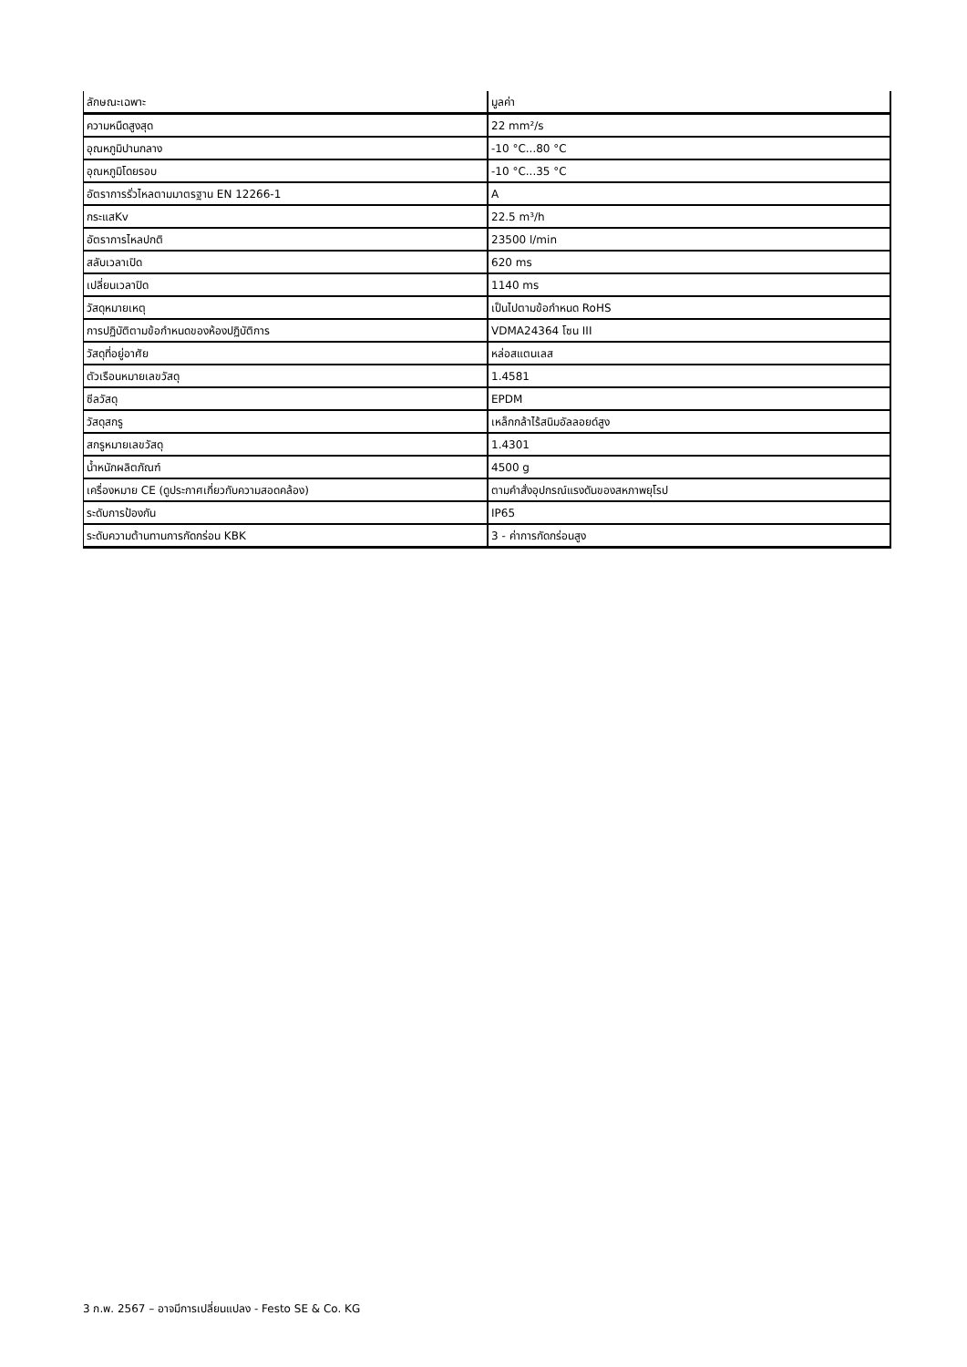| ลักษณะเฉพาะ | มูลค่า |
| --- | --- |
| ความหนืดสูงสุด | 22 mm²/s |
| อุณหภูมิปานกลาง | -10 °C...80 °C |
| อุณหภูมิโดยรอบ | -10 °C...35 °C |
| อัตราการรั่วไหลตามมาตรฐาน EN 12266-1 | A |
| กระแสKv | 22.5 m³/h |
| อัตราการไหลปกติ | 23500 l/min |
| สลับเวลาเปิด | 620 ms |
| เปลี่ยนเวลาปิด | 1140 ms |
| วัสดุหมายเหตุ | เป็นไปตามข้อกำหนด RoHS |
| การปฏิบัติตามข้อกำหนดของห้องปฏิบัติการ | VDMA24364 โซน III |
| วัสดุที่อยู่อาศัย | หล่อสแตนเลส |
| ตัวเรือนหมายเลขวัสดุ | 1.4581 |
| ซีลวัสดุ | EPDM |
| วัสดุสกรู | เหล็กกล้าไร้สนิมอัลลอยด์สูง |
| สกรูหมายเลขวัสดุ | 1.4301 |
| น้ำหนักผลิตภัณฑ์ | 4500 g |
| เครื่องหมาย CE (ดูประกาศเกี่ยวกับความสอดคล้อง) | ตามคำสั่งอุปกรณ์แรงดันของสหภาพยุโรป |
| ระดับการป้องกัน | IP65 |
| ระดับความต้านทานการกัดกร่อน KBK | 3 - ค่าการกัดกร่อนสูง |
3 ก.พ. 2567 – อาจมีการเปลี่ยนแปลง - Festo SE & Co. KG